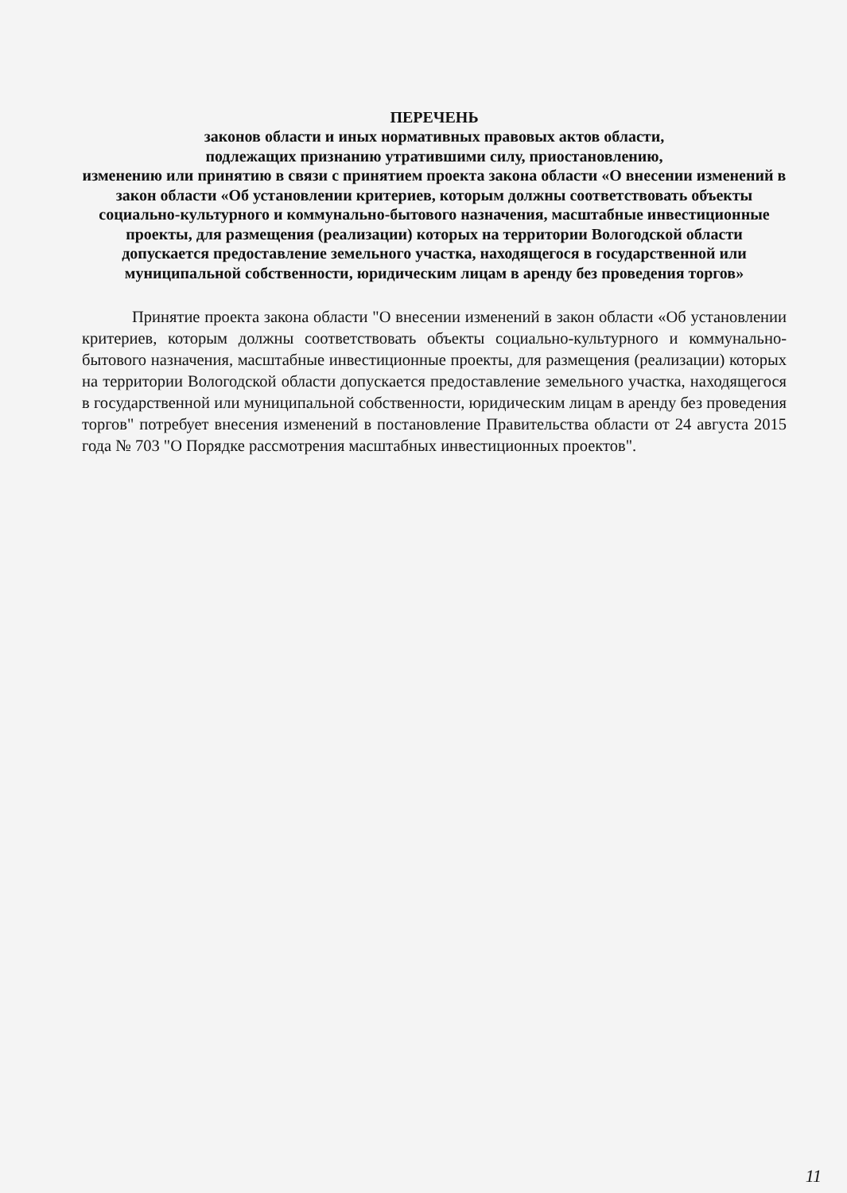ПЕРЕЧЕНЬ
законов области и иных нормативных правовых актов области,
подлежащих признанию утратившими силу, приостановлению,
изменению или принятию в связи с принятием проекта закона области «О внесении изменений в закон области «Об установлении критериев, которым должны соответствовать объекты социально-культурного и коммунально-бытового назначения, масштабные инвестиционные проекты, для размещения (реализации) которых на территории Вологодской области допускается предоставление земельного участка, находящегося в государственной или муниципальной собственности, юридическим лицам в аренду без проведения торгов»
Принятие проекта закона области "О внесении изменений в закон области «Об установлении критериев, которым должны соответствовать объекты социально-культурного и коммунально-бытового назначения, масштабные инвестиционные проекты, для размещения (реализации) которых на территории Вологодской области допускается предоставление земельного участка, находящегося в государственной или муниципальной собственности, юридическим лицам в аренду без проведения торгов" потребует внесения изменений в постановление Правительства области от 24 августа 2015 года № 703 "О Порядке рассмотрения масштабных инвестиционных проектов".
11